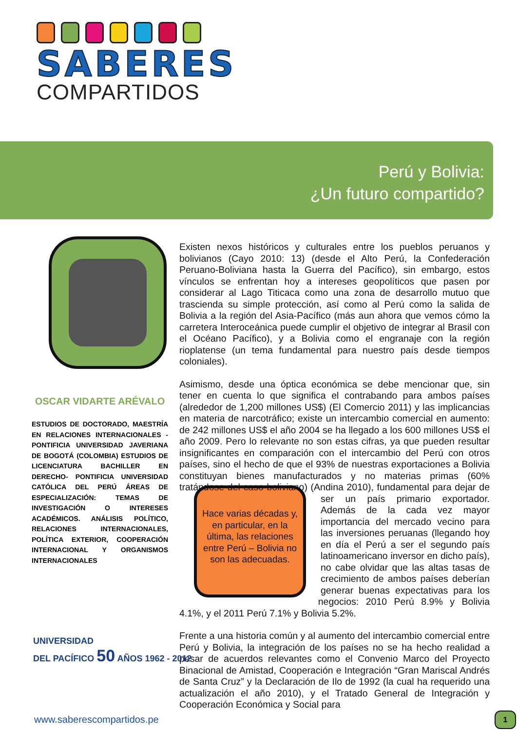SABERES
COMPARTIDOS
Perú y Bolivia:
¿Un futuro compartido?
OSCAR VIDARTE ARÉVALO
ESTUDIOS DE DOCTORADO, MAESTRÍA EN RELACIONES INTERNACIONALES - PONTIFICIA UNIVERSIDAD JAVERIANA DE BOGOTÁ (COLOMBIA) ESTUDIOS DE LICENCIATURA BACHILLER EN DERECHO- PONTIFICIA UNIVERSIDAD CATÓLICA DEL PERÚ ÁREAS DE ESPECIALIZACIÓN: TEMAS DE INVESTIGACIÓN O INTERESES ACADÉMICOS. ANÁLISIS POLÍTICO, RELACIONES INTERNACIONALES, POLÍTICA EXTERIOR, COOPERACIÓN INTERNACIONAL Y ORGANISMOS INTERNACIONALES
Existen nexos históricos y culturales entre los pueblos peruanos y bolivianos (Cayo 2010: 13) (desde el Alto Perú, la Confederación Peruano-Boliviana hasta la Guerra del Pacífico), sin embargo, estos vínculos se enfrentan hoy a intereses geopolíticos que pasen por considerar al Lago Titicaca como una zona de desarrollo mutuo que trascienda su simple protección, así como al Perú como la salida de Bolivia a la región del Asia-Pacífico (más aun ahora que vemos cómo la carretera Interoceánica puede cumplir el objetivo de integrar al Brasil con el Océano Pacífico), y a Bolivia como el engranaje con la región rioplatense (un tema fundamental para nuestro país desde tiempos coloniales).
Asimismo, desde una óptica económica se debe mencionar que, sin tener en cuenta lo que significa el contrabando para ambos países (alrededor de 1,200 millones US$) (El Comercio 2011) y las implicancias en materia de narcotráfico; existe un intercambio comercial en aumento: de 242 millones US$ el año 2004 se ha llegado a los 600 millones US$ el año 2009. Pero lo relevante no son estas cifras, ya que pueden resultar insignificantes en comparación con el intercambio del Perú con otros países, sino el hecho de que el 93% de nuestras exportaciones a Bolivia constituyan bienes manufacturados y no materias primas (60% tratándose del caso Hace varias décadas y, en particular, en la última, las relaciones entre Perú – Bolivia no son las adecuadas. boliviano) (Andina 2010), fundamental para dejar de ser un país primario exportador. Además de la cada vez mayor importancia del mercado vecino para las inversiones peruanas (llegando hoy en día el Perú a ser el segundo país latinoamericano inversor en dicho país), no cabe olvidar que las altas tasas de crecimiento de ambos países deberían generar buenas expectativas para los negocios: 2010 Perú 8.9% y Bolivia 4.1%, y el 2011 Perú 7.1% y Bolivia 5.2%.
Frente a una historia común y al aumento del intercambio comercial entre Perú y Bolivia, la integración de los países no se ha hecho realidad a pesar de acuerdos relevantes como el Convenio Marco del Proyecto Binacional de Amistad, Cooperación e Integración “Gran Mariscal Andrés de Santa Cruz” y la Declaración de Ilo de 1992 (la cual ha requerido una actualización el año 2010), y el Tratado General de Integración y Cooperación Económica y Social para
UNIVERSIDAD
DEL PACÍFICO 50 AÑOS 1962 - 2012
www.saberescompartidos.pe 1